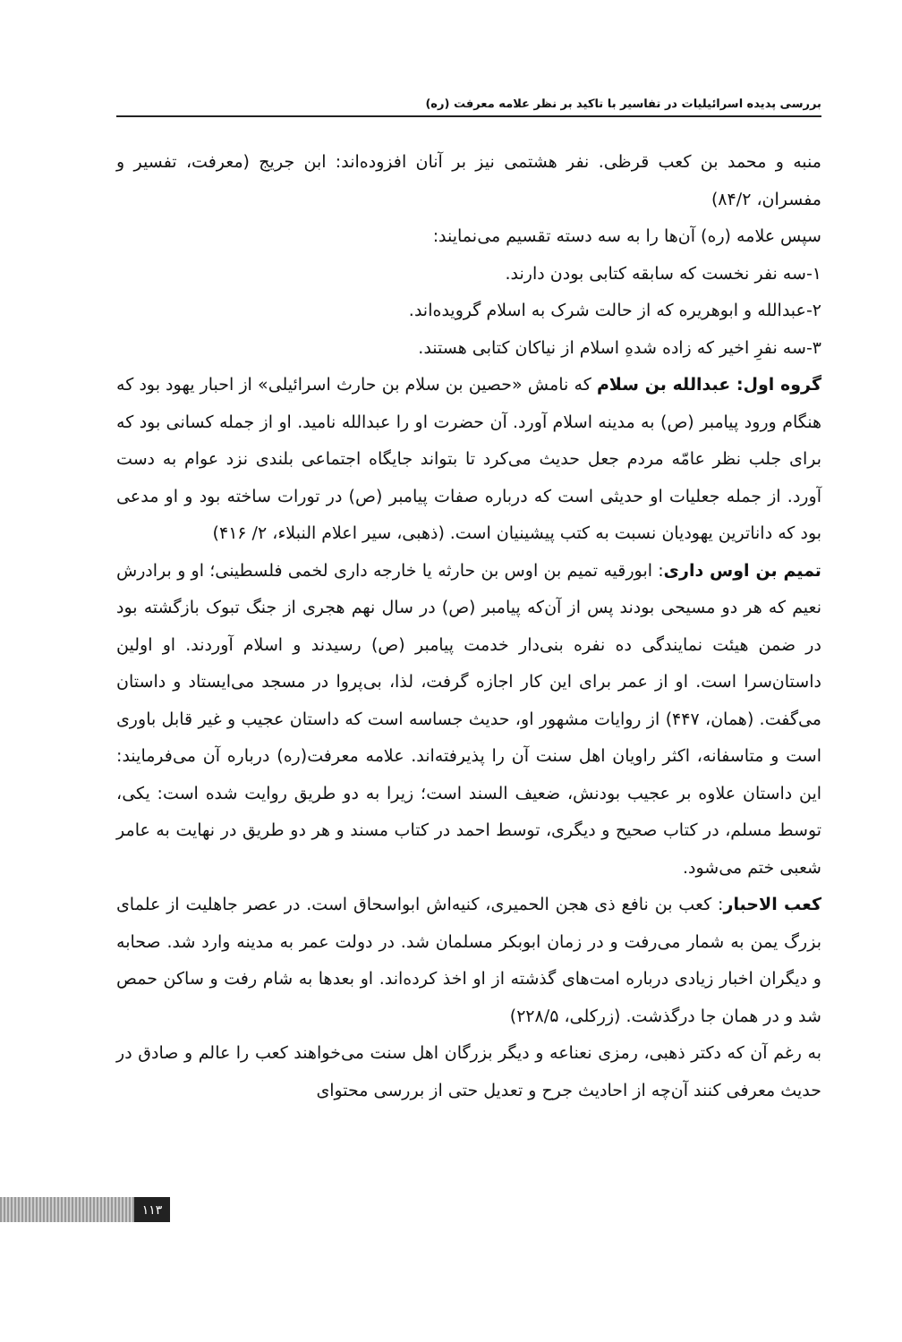بررسی پدیده اسرائیلیات در تفاسیر با تاکید بر نظر علامه معرفت (ره)
منبه و محمد بن کعب قرظی. نفر هشتمی نیز بر آنان افزوده‌اند: ابن جریج (معرفت، تفسیر و مفسران، ۸۴/۲)
سپس علامه (ره) آن‌ها را به سه دسته تقسیم می‌نمایند:
۱-سه نفر نخست که سابقه کتابی بودن دارند.
۲-عبدالله و ابوهریره که از حالت شرک به اسلام گرویده‌اند.
۳-سه نفرِ اخیر که زاده شدهِ اسلام از نیاکان کتابی هستند.
گروه اول: عبدالله بن سلام که نامش «حصین بن سلام بن حارث اسرائیلی» از احبار یهود بود که هنگام ورود پیامبر (ص) به مدینه اسلام آورد. آن حضرت او را عبدالله نامید. او از جمله کسانی بود که برای جلب نظر عامّه مردم جعل حدیث می‌کرد تا بتواند جایگاه اجتماعی بلندی نزد عوام به دست آورد. از جمله جعلیات او حدیثی است که درباره صفات پیامبر (ص) در تورات ساخته بود و او مدعی بود که داناترین یهودیان نسبت به کتب پیشینیان است. (ذهبی، سیر اعلام النبلاء، ۲/ ۴۱۶)
تمیم بن اوس داری: ابورقیه تمیم بن اوس بن حارثه یا خارجه داری لخمی فلسطینی؛ او و برادرش نعیم که هر دو مسیحی بودند پس از آن‌که پیامبر (ص) در سال نهم هجری از جنگ تبوک بازگشته بود در ضمن هیئت نمایندگی ده نفره بنی‌دار خدمت پیامبر (ص) رسیدند و اسلام آوردند. او اولین داستان‌سرا است. او از عمر برای این کار اجازه گرفت، لذا، بی‌پروا در مسجد می‌ایستاد و داستان می‌گفت. (همان، ۴۴۷) از روایات مشهور او، حدیث جساسه است که داستان عجیب و غیر قابل باوری است و متاسفانه، اکثر راویان اهل سنت آن را پذیرفته‌اند. علامه معرفت(ره) درباره آن می‌فرمایند: این داستان علاوه بر عجیب بودنش، ضعیف السند است؛ زیرا به دو طریق روایت شده است: یکی، توسط مسلم، در کتاب صحیح و دیگری، توسط احمد در کتاب مسند و هر دو طریق در نهایت به عامر شعبی ختم می‌شود.
کعب الاحبار: کعب بن نافع ذی هجن الحمیری، کنیه‌اش ابواسحاق است. در عصر جاهلیت از علمای بزرگ یمن به شمار می‌رفت و در زمان ابوبکر مسلمان شد. در دولت عمر به مدینه وارد شد. صحابه و دیگران اخبار زیادی درباره امت‌های گذشته از او اخذ کرده‌اند. او بعدها به شام رفت و ساکن حمص شد و در همان جا درگذشت. (زرکلی، ۲۲۸/۵)
به رغم آن که دکتر ذهبی، رمزی نعناعه و دیگر بزرگان اهل سنت می‌خواهند کعب را عالم و صادق در حدیث معرفی کنند آن‌چه از احادیث جرح و تعدیل حتی از بررسی محتوای
۱۱۳